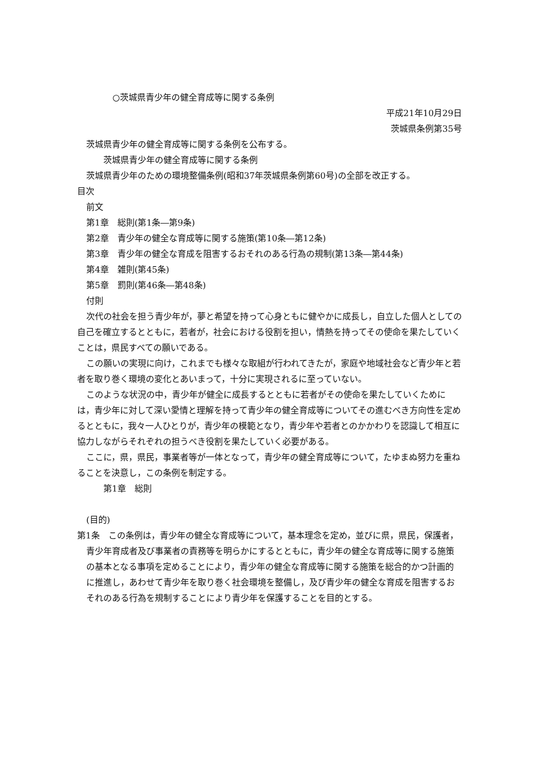○茨城県青少年の健全育成等に関する条例
平成21年10月29日
茨城県条例第35号
茨城県青少年の健全育成等に関する条例を公布する。
茨城県青少年の健全育成等に関する条例
茨城県青少年のための環境整備条例(昭和37年茨城県条例第60号)の全部を改正する。
目次
前文
第1章　総則(第1条―第9条)
第2章　青少年の健全な育成等に関する施策(第10条―第12条)
第3章　青少年の健全な育成を阻害するおそれのある行為の規制(第13条―第44条)
第4章　雑則(第45条)
第5章　罰則(第46条―第48条)
付則
次代の社会を担う青少年が，夢と希望を持って心身ともに健やかに成長し，自立した個人としての自己を確立するとともに，若者が，社会における役割を担い，情熱を持ってその使命を果たしていくことは，県民すべての願いである。
この願いの実現に向け，これまでも様々な取組が行われてきたが，家庭や地域社会など青少年と若者を取り巻く環境の変化とあいまって，十分に実現されるに至っていない。
このような状況の中，青少年が健全に成長するとともに若者がその使命を果たしていくためには，青少年に対して深い愛情と理解を持って青少年の健全育成等についてその進むべき方向性を定めるとともに，我々一人ひとりが，青少年の模範となり，青少年や若者とのかかわりを認識して相互に協力しながらそれぞれの担うべき役割を果たしていく必要がある。
ここに，県，県民，事業者等が一体となって，青少年の健全育成等について，たゆまぬ努力を重ねることを決意し，この条例を制定する。
第1章　総則
(目的)
第1条　この条例は，青少年の健全な育成等について，基本理念を定め，並びに県，県民，保護者，青少年育成者及び事業者の責務等を明らかにするとともに，青少年の健全な育成等に関する施策の基本となる事項を定めることにより，青少年の健全な育成等に関する施策を総合的かつ計画的に推進し，あわせて青少年を取り巻く社会環境を整備し，及び青少年の健全な育成を阻害するおそれのある行為を規制することにより青少年を保護することを目的とする。